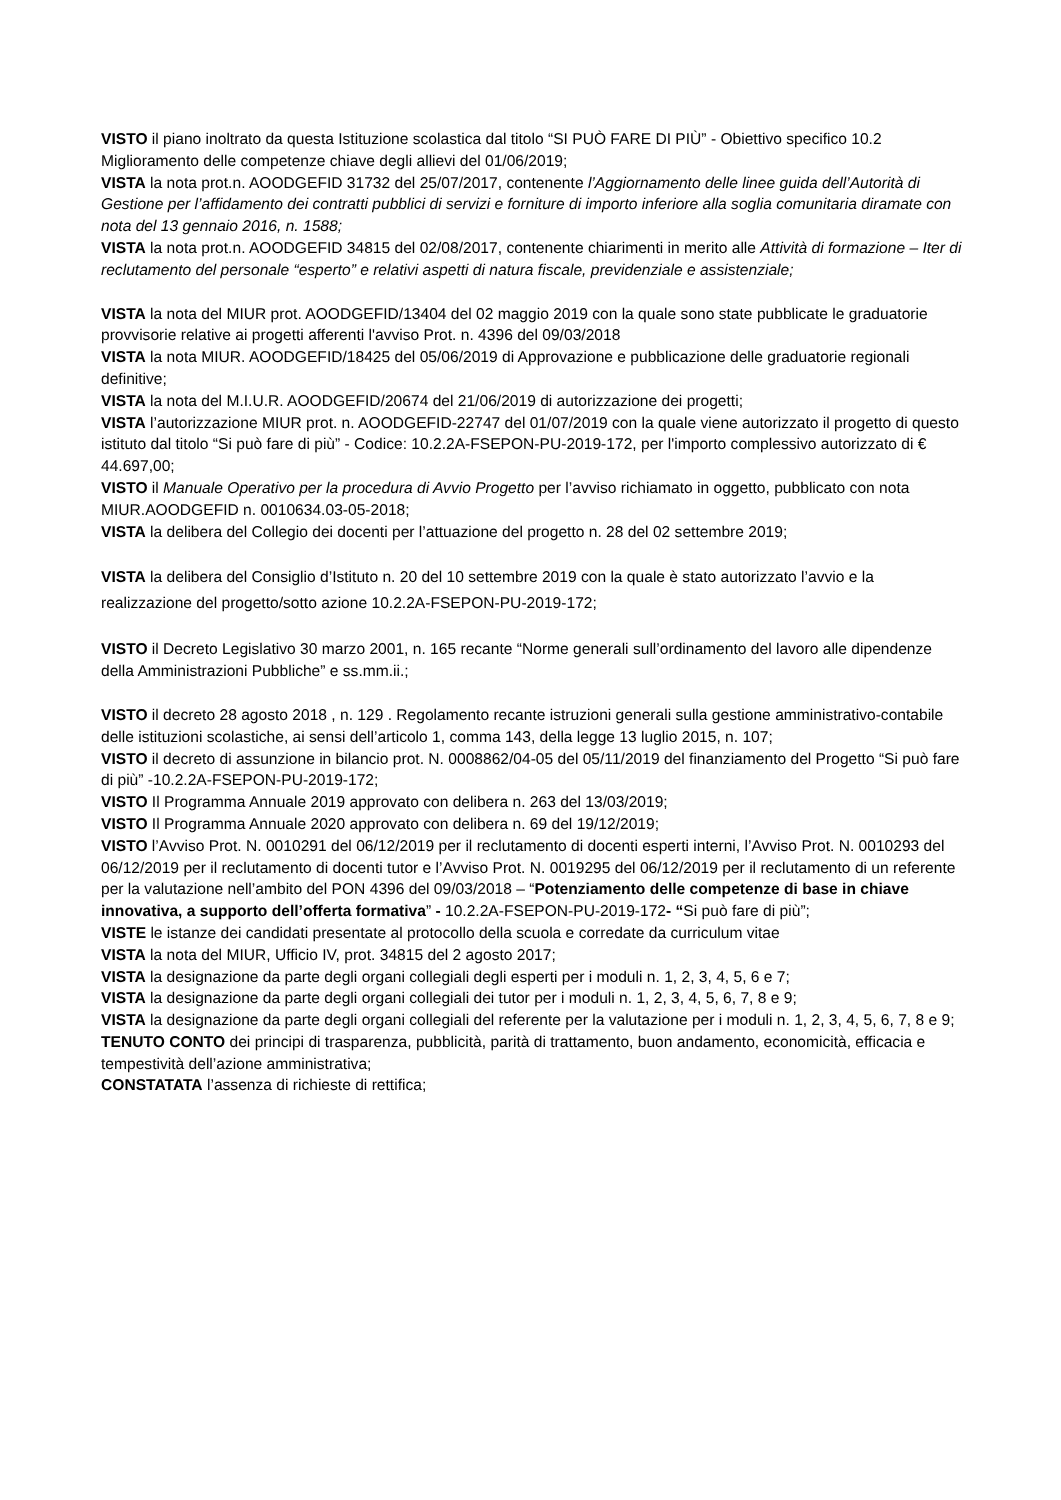VISTO il piano inoltrato da questa Istituzione scolastica dal titolo “SI PUÒ FARE DI PIÙ” - Obiettivo specifico 10.2 Miglioramento delle competenze chiave degli allievi del 01/06/2019;
VISTA la nota prot.n. AOODGEFID 31732 del 25/07/2017, contenente l’Aggiornamento delle linee guida dell’Autorità di Gestione per l’affidamento dei contratti pubblici di servizi e forniture di importo inferiore alla soglia comunitaria diramate con nota del 13 gennaio 2016, n. 1588;
VISTA la nota prot.n. AOODGEFID 34815 del 02/08/2017, contenente chiarimenti in merito alle Attività di formazione – Iter di reclutamento del personale “esperto” e relativi aspetti di natura fiscale, previdenziale e assistenziale;
VISTA la nota del MIUR prot. AOODGEFID/13404 del 02 maggio 2019 con la quale sono state pubblicate le graduatorie provvisorie relative ai progetti afferenti l'avviso Prot. n. 4396 del 09/03/2018
VISTA la nota MIUR. AOODGEFID/18425 del 05/06/2019 di Approvazione e pubblicazione delle graduatorie regionali definitive;
VISTA la nota del M.I.U.R. AOODGEFID/20674 del 21/06/2019 di autorizzazione dei progetti;
VISTA l’autorizzazione MIUR prot. n. AOODGEFID-22747 del 01/07/2019 con la quale viene autorizzato il progetto di questo istituto dal titolo “Si può fare di più” - Codice: 10.2.2A-FSEPON-PU-2019-172, per l'importo complessivo autorizzato di € 44.697,00;
VISTO il Manuale Operativo per la procedura di Avvio Progetto per l’avviso richiamato in oggetto, pubblicato con nota MIUR.AOODGEFID n. 0010634.03-05-2018;
VISTA la delibera del Collegio dei docenti per l’attuazione del progetto n. 28 del 02 settembre 2019;
VISTA la delibera del Consiglio d’Istituto n. 20 del 10 settembre 2019 con la quale è stato autorizzato l’avvio e la realizzazione del progetto/sotto azione 10.2.2A-FSEPON-PU-2019-172;
VISTO il Decreto Legislativo 30 marzo 2001, n. 165 recante “Norme generali sull’ordinamento del lavoro alle dipendenze della Amministrazioni Pubbliche” e ss.mm.ii.;
VISTO il decreto 28 agosto 2018 , n. 129 . Regolamento recante istruzioni generali sulla gestione amministrativo-contabile delle istituzioni scolastiche, ai sensi dell’articolo 1, comma 143, della legge 13 luglio 2015, n. 107;
VISTO il decreto di assunzione in bilancio prot. N. 0008862/04-05 del 05/11/2019 del finanziamento del Progetto “Si può fare di più” -10.2.2A-FSEPON-PU-2019-172;
VISTO Il Programma Annuale 2019 approvato con delibera n. 263 del 13/03/2019;
VISTO Il Programma Annuale 2020 approvato con delibera n. 69 del 19/12/2019;
VISTO l’Avviso Prot. N. 0010291 del 06/12/2019 per il reclutamento di docenti esperti interni, l’Avviso Prot. N. 0010293 del 06/12/2019 per il reclutamento di docenti tutor e l’Avviso Prot. N. 0019295 del 06/12/2019 per il reclutamento di un referente per la valutazione nell’ambito del PON 4396 del 09/03/2018 – “Potenziamento delle competenze di base in chiave innovativa, a supporto dell’offerta formativa” - 10.2.2A-FSEPON-PU-2019-172- “Si può fare di più”;
VISTE le istanze dei candidati presentate al protocollo della scuola e corredate da curriculum vitae
VISTA la nota del MIUR, Ufficio IV, prot. 34815 del 2 agosto 2017;
VISTA la designazione da parte degli organi collegiali degli esperti per i moduli n. 1, 2, 3, 4, 5, 6 e 7;
VISTA la designazione da parte degli organi collegiali dei tutor per i moduli n. 1, 2, 3, 4, 5, 6, 7, 8 e 9;
VISTA la designazione da parte degli organi collegiali del referente per la valutazione per i moduli n. 1, 2, 3, 4, 5, 6, 7, 8 e 9;
TENUTO CONTO dei principi di trasparenza, pubblicità, parità di trattamento, buon andamento, economicità, efficacia e tempestività dell’azione amministrativa;
CONSTATATA l’assenza di richieste di rettifica;